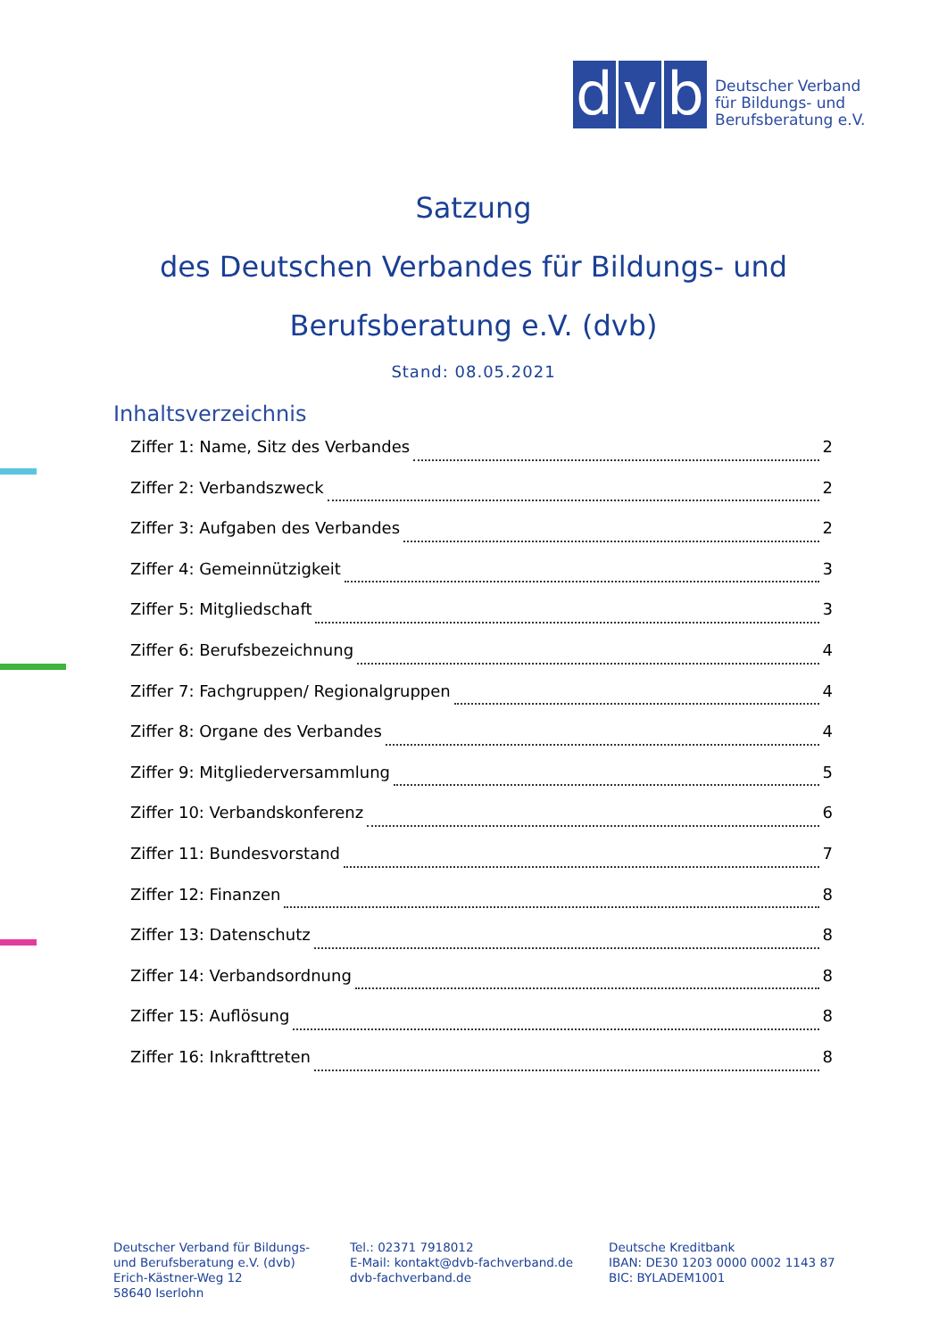d v b
Deutscher Verband
für Bildungs- und
Berufsberatung e.V.
Satzung
des Deutschen Verbandes für Bildungs- und
Berufsberatung e.V. (dvb)
Stand: 08.05.2021
Inhaltsverzeichnis
Ziffer 1: Name, Sitz des Verbandes 2
Ziffer 2: Verbandszweck 2
Ziffer 3: Aufgaben des Verbandes 2
Ziffer 4: Gemeinnützigkeit 3
Ziffer 5: Mitgliedschaft 3
Ziffer 6: Berufsbezeichnung 4
Ziffer 7: Fachgruppen/ Regionalgruppen 4
Ziffer 8: Organe des Verbandes 4
Ziffer 9: Mitgliederversammlung 5
Ziffer 10: Verbandskonferenz 6
Ziffer 11: Bundesvorstand 7
Ziffer 12: Finanzen 8
Ziffer 13: Datenschutz 8
Ziffer 14: Verbandsordnung 8
Ziffer 15: Auflösung 8
Ziffer 16: Inkrafttreten 8
Deutscher Verband für Bildungs-
und Berufsberatung e.V. (dvb)
Erich-Kästner-Weg 12
58640 Iserlohn
Tel.: 02371 7918012
E-Mail: kontakt@dvb-fachverband.de
dvb-fachverband.de
Deutsche Kreditbank
IBAN: DE30 1203 0000 0002 1143 87
BIC: BYLADEM1001